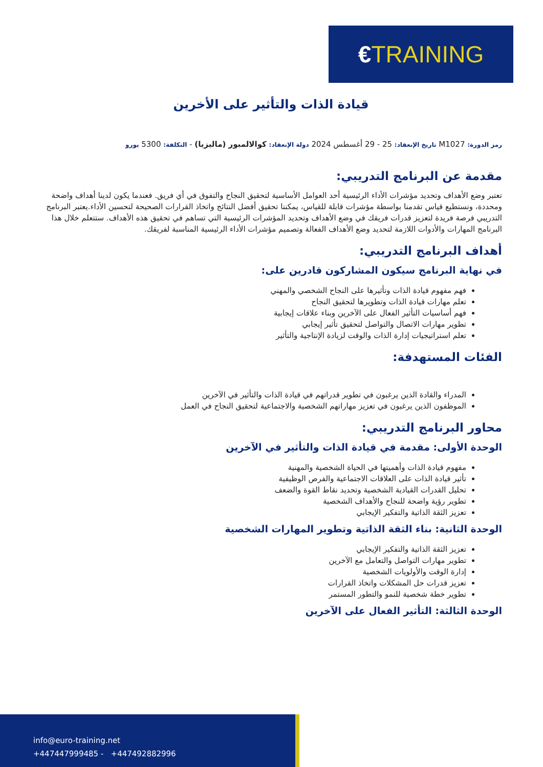€TRAINING
قيادة الذات والتأثير على الأخرين
رمز الدورة: M1027 تاريخ الإنعقاد: 25 - 29 أغسطس 2024 دولة الإنعقاد: كوالالمبور (ماليزيا) - التكلفة: 5300 يورو
مقدمة عن البرنامج التدريبي:
تعتبر وضع الأهداف وتحديد مؤشرات الأداء الرئيسية أحد العوامل الأساسية لتحقيق النجاح والتفوق في أي فريق. فعندما يكون لدينا أهداف واضحة ومحددة، ونستطيع قياس تقدمنا بواسطة مؤشرات قابلة للقياس، يمكننا تحقيق أفضل النتائج واتخاذ القرارات الصحيحة لتحسين الأداء.يعتبر البرنامج التدريبي فرصة فريدة لتعزيز قدرات فريقك في وضع الأهداف وتحديد المؤشرات الرئيسية التي تساهم في تحقيق هذه الأهداف. ستتعلم خلال هذا البرنامج المهارات والأدوات اللازمة لتحديد وضع الأهداف الفعالة وتصميم مؤشرات الأداء الرئيسية المناسبة لفريقك.
أهداف البرنامج التدريبي:
في نهاية البرنامج سيكون المشاركون قادرين على:
فهم مفهوم قيادة الذات وتأثيرها على النجاح الشخصي والمهني
تعلم مهارات قيادة الذات وتطويرها لتحقيق النجاح
فهم أساسيات التأثير الفعال على الآخرين وبناء علاقات إيجابية
تطوير مهارات الاتصال والتواصل لتحقيق تأثير إيجابي
تعلم استراتيجيات إدارة الذات والوقت لزيادة الإنتاجية والتأثير
الفئات المستهدفة:
المدراء والقادة الذين يرغبون في تطوير قدراتهم في قيادة الذات والتأثير في الآخرين
الموظفون الذين يرغبون في تعزيز مهاراتهم الشخصية والاجتماعية لتحقيق النجاح في العمل
محاور البرنامج التدريبي:
الوحدة الأولى: مقدمة في قيادة الذات والتأثير في الآخرين
مفهوم قيادة الذات وأهميتها في الحياة الشخصية والمهنية
تأثير قيادة الذات على العلاقات الاجتماعية والفرص الوظيفية
تحليل القدرات القيادية الشخصية وتحديد نقاط القوة والضعف
تطوير رؤية واضحة للنجاح والأهداف الشخصية
تعزيز الثقة الذاتية والتفكير الإيجابي
الوحدة الثانية: بناء الثقة الذاتية وتطوير المهارات الشخصية
تعزيز الثقة الذاتية والتفكير الإيجابي
تطوير مهارات التواصل والتعامل مع الآخرين
إدارة الوقت والأولويات الشخصية
تعزيز قدرات حل المشكلات واتخاذ القرارات
تطوير خطة شخصية للنمو والتطور المستمر
الوحدة الثالثة: التأثير الفعال على الآخرين
info@euro-training.net
+447447999485 - +447492882996